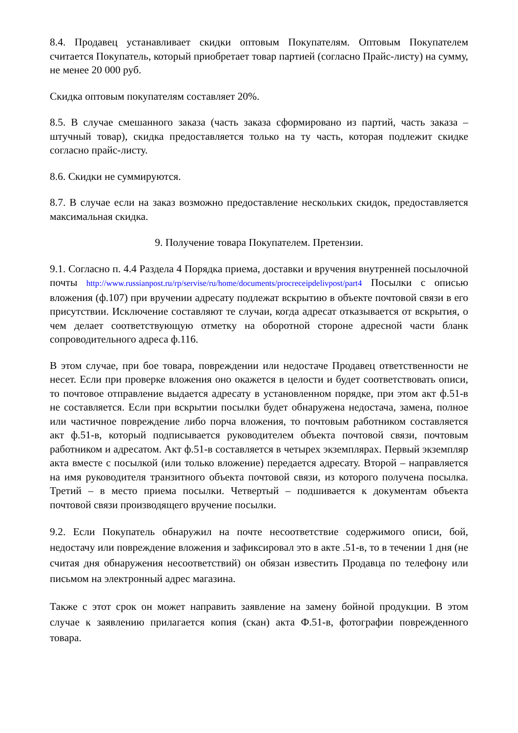8.4. Продавец устанавливает скидки оптовым Покупателям. Оптовым Покупателем считается Покупатель, который приобретает товар партией (согласно Прайс-листу) на сумму, не менее 20 000 руб.
Скидка оптовым покупателям составляет 20%.
8.5. В случае смешанного заказа (часть заказа сформировано из партий, часть заказа – штучный товар), скидка предоставляется только на ту часть, которая подлежит скидке согласно прайс-листу.
8.6. Скидки не суммируются.
8.7. В случае если на заказ возможно предоставление нескольких скидок, предоставляется максимальная скидка.
9. Получение товара Покупателем. Претензии.
9.1. Согласно п. 4.4 Раздела 4 Порядка приема, доставки и вручения внутренней посылочной почты http://www.russianpost.ru/rp/servise/ru/home/documents/procreceipdelivpost/part4 Посылки с описью вложения (ф.107) при вручении адресату подлежат вскрытию в объекте почтовой связи в его присутствии. Исключение составляют те случаи, когда адресат отказывается от вскрытия, о чем делает соответствующую отметку на оборотной стороне адресной части бланк сопроводительного адреса ф.116.
В этом случае, при бое товара, повреждении или недостаче Продавец ответственности не несет. Если при проверке вложения оно окажется в целости и будет соответствовать описи, то почтовое отправление выдается адресату в установленном порядке, при этом акт ф.51-в не составляется. Если при вскрытии посылки будет обнаружена недостача, замена, полное или частичное повреждение либо порча вложения, то почтовым работником составляется акт ф.51-в, который подписывается руководителем объекта почтовой связи, почтовым работником и адресатом. Акт ф.51-в составляется в четырех экземплярах. Первый экземпляр акта вместе с посылкой (или только вложение) передается адресату. Второй – направляется на имя руководителя транзитного объекта почтовой связи, из которого получена посылка. Третий – в место приема посылки. Четвертый – подшивается к документам объекта почтовой связи производящего вручение посылки.
9.2. Если Покупатель обнаружил на почте несоответствие содержимого описи, бой, недостачу или повреждение вложения и зафиксировал это в акте .51-в, то в течении 1 дня (не считая дня обнаружения несоответствий) он обязан известить Продавца по телефону или письмом на электронный адрес магазина.
Также с этот срок он может направить заявление на замену бойной продукции. В этом случае к заявлению прилагается копия (скан) акта Ф.51-в, фотографии поврежденного товара.